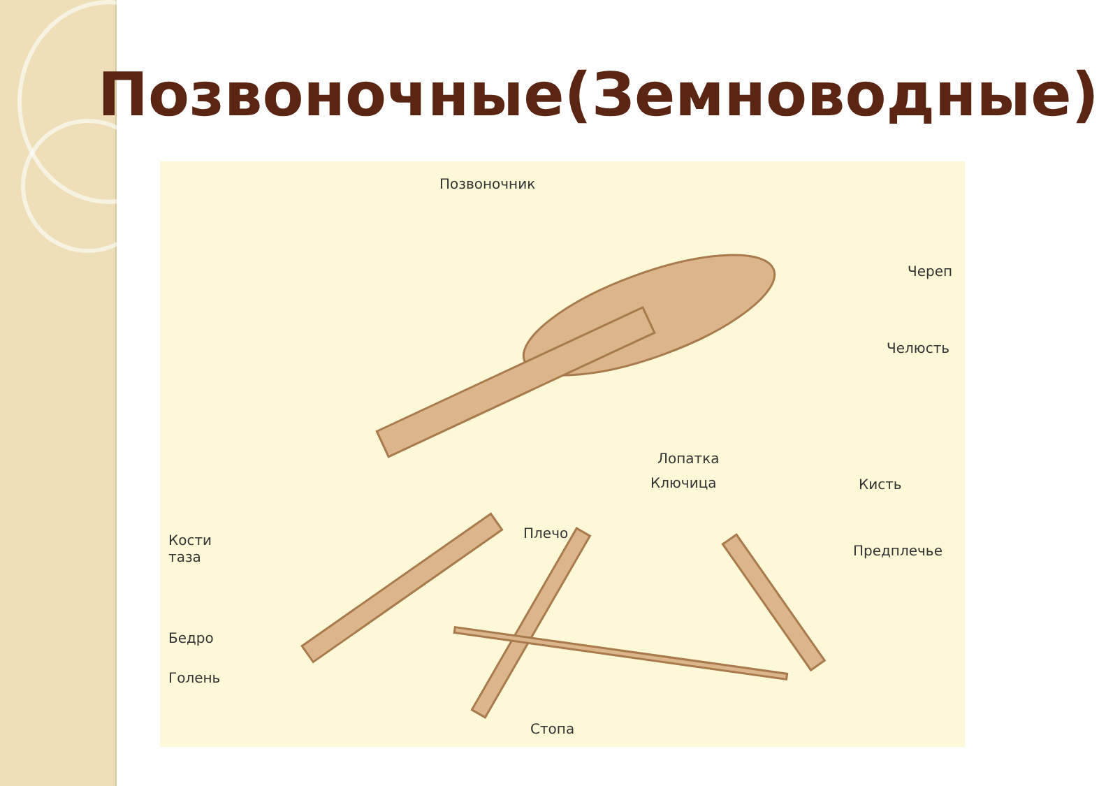Позвоночные(Земноводные)
Позвоночник
Череп
Челюсть
Лопатка
Ключица Кисть
Плечо
Предплечье
Кости
таза
Бедро
Голень
Стопа